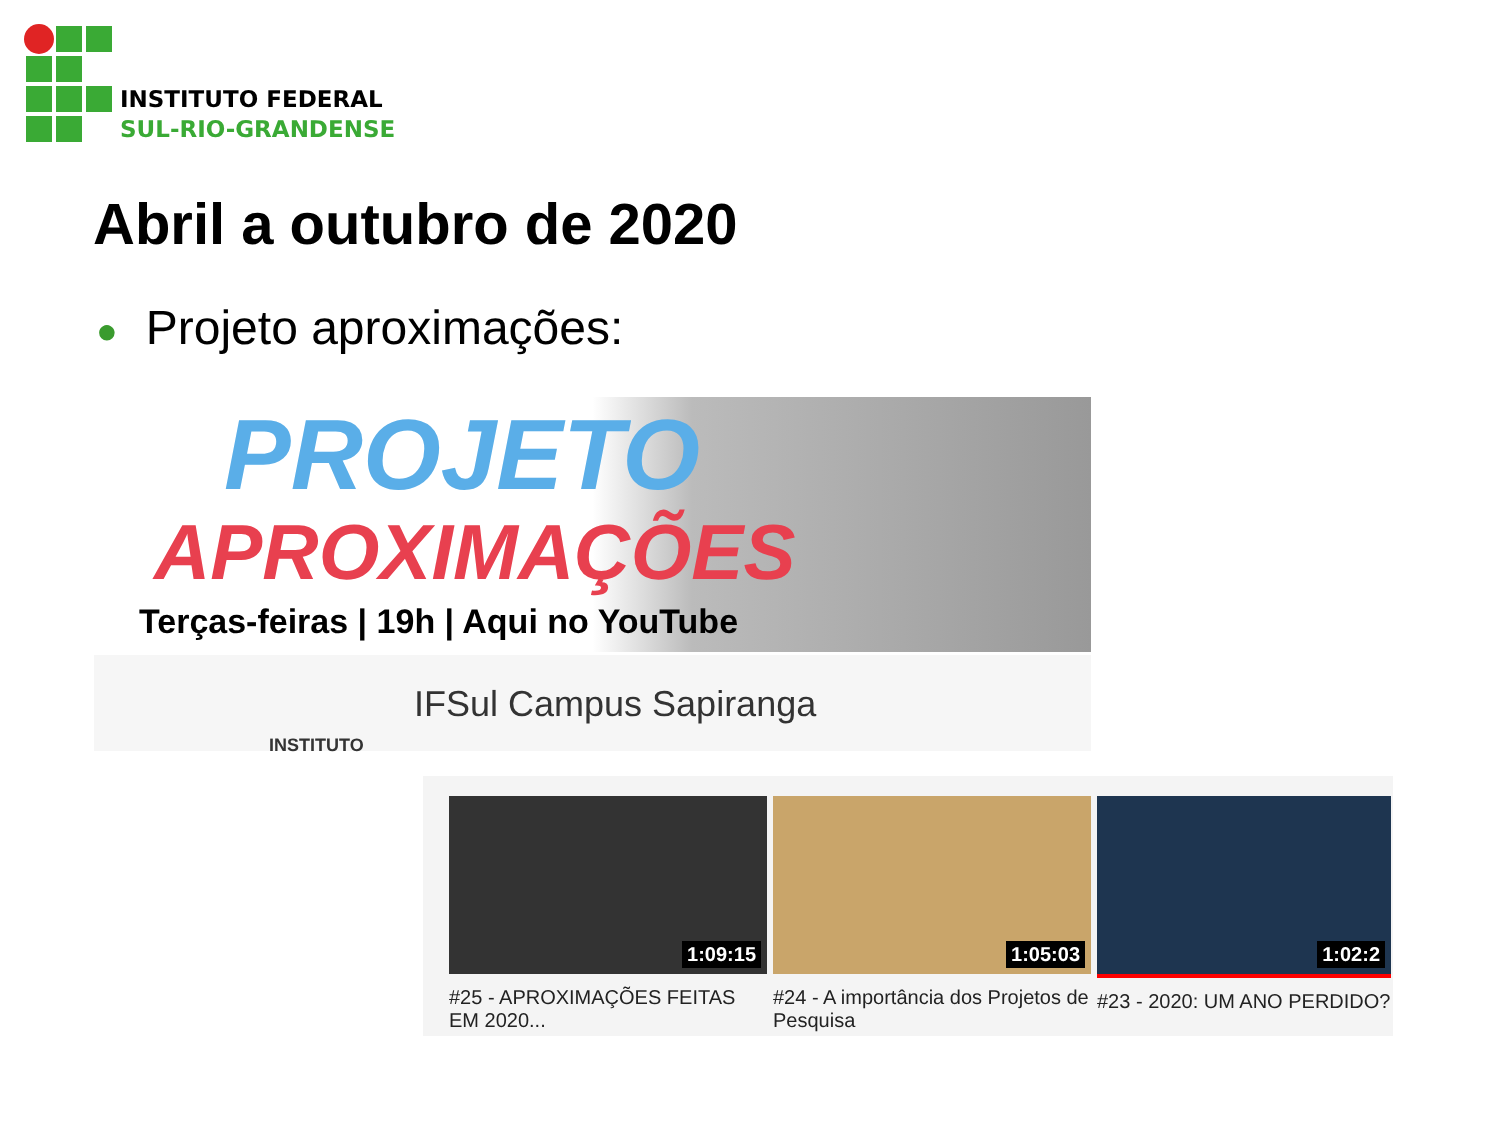INSTITUTO FEDERAL
SUL-RIO-GRANDENSE
Abril a outubro de 2020
● Projeto aproximações:
PROJETO
APROXIMAÇÕES
Terças-feiras | 19h | Aqui no YouTube
INSTITUTO
IFSul Campus Sapiranga
1:09:15
#25 - APROXIMAÇÕES FEITAS EM 2020...
1:05:03
#24 - A importância dos Projetos de Pesquisa
1:02:2
#23 - 2020: UM ANO PERDIDO?